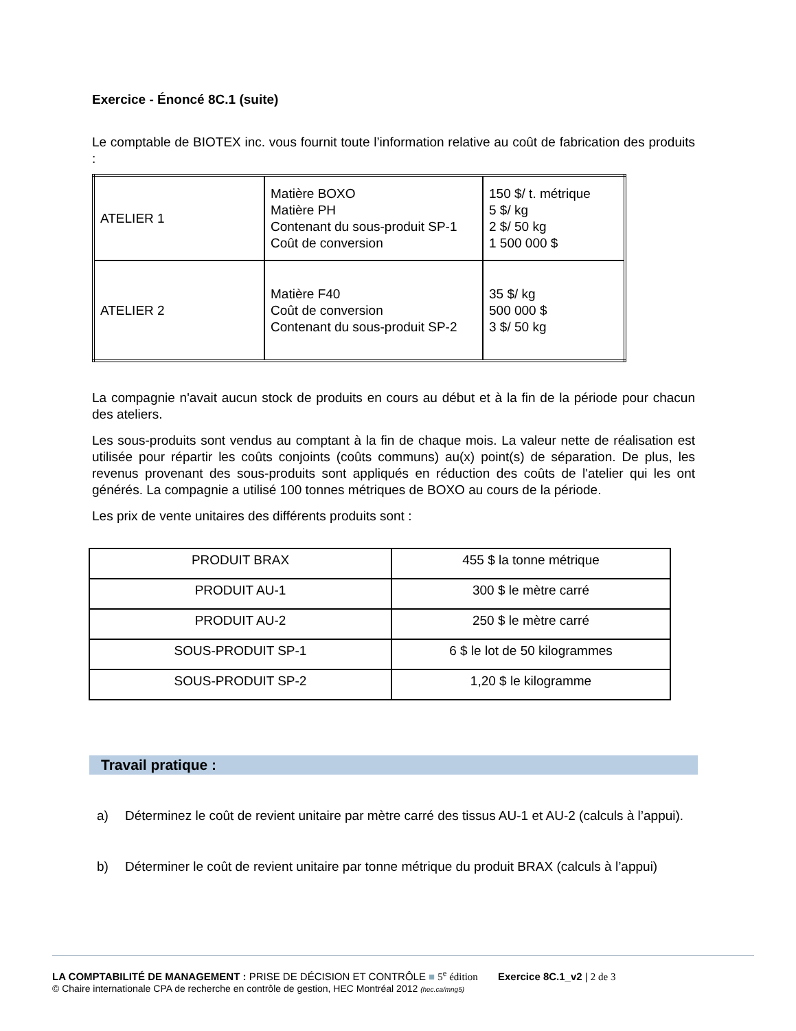Exercice - Énoncé 8C.1 (suite)
Le comptable de BIOTEX inc. vous fournit toute l’information relative au coût de fabrication des produits :
| ATELIER 1 | Matière BOXO Matière PH Contenant du sous-produit SP-1 Coût de conversion | 150 $/ t. métrique 5 $/ kg 2 $/ 50 kg 1 500 000 $ |
| ATELIER 2 | Matière F40 Coût de conversion Contenant du sous-produit SP-2 | 35 $/ kg 500 000 $ 3 $/ 50 kg |
La compagnie n'avait aucun stock de produits en cours au début et à la fin de la période pour chacun des ateliers.
Les sous-produits sont vendus au comptant à la fin de chaque mois. La valeur nette de réalisation est utilisée pour répartir les coûts conjoints (coûts communs) au(x) point(s) de séparation. De plus, les revenus provenant des sous-produits sont appliqués en réduction des coûts de l'atelier qui les ont générés. La compagnie a utilisé 100 tonnes métriques de BOXO au cours de la période.
Les prix de vente unitaires des différents produits sont :
| PRODUIT BRAX | 455 $ la tonne métrique |
| PRODUIT AU-1 | 300 $ le mètre carré |
| PRODUIT AU-2 | 250 $ le mètre carré |
| SOUS-PRODUIT SP-1 | 6 $ le lot de 50 kilogrammes |
| SOUS-PRODUIT SP-2 | 1,20 $ le kilogramme |
Travail pratique :
a) Déterminez le coût de revient unitaire par mètre carré des tissus AU-1 et AU-2 (calculs à l’appui).
b) Déterminer le coût de revient unitaire par tonne métrique du produit BRAX (calculs à l’appui)
LA COMPTABILITÉ DE MANAGEMENT : PRISE DE DÉCISION ET CONTRÔLE ■ 5<sup>e</sup> édition Exercice 8C.1_v2 | 2 de 3
© Chaire internationale CPA de recherche en contrôle de gestion, HEC Montréal 2012 (hec.ca/mng5)